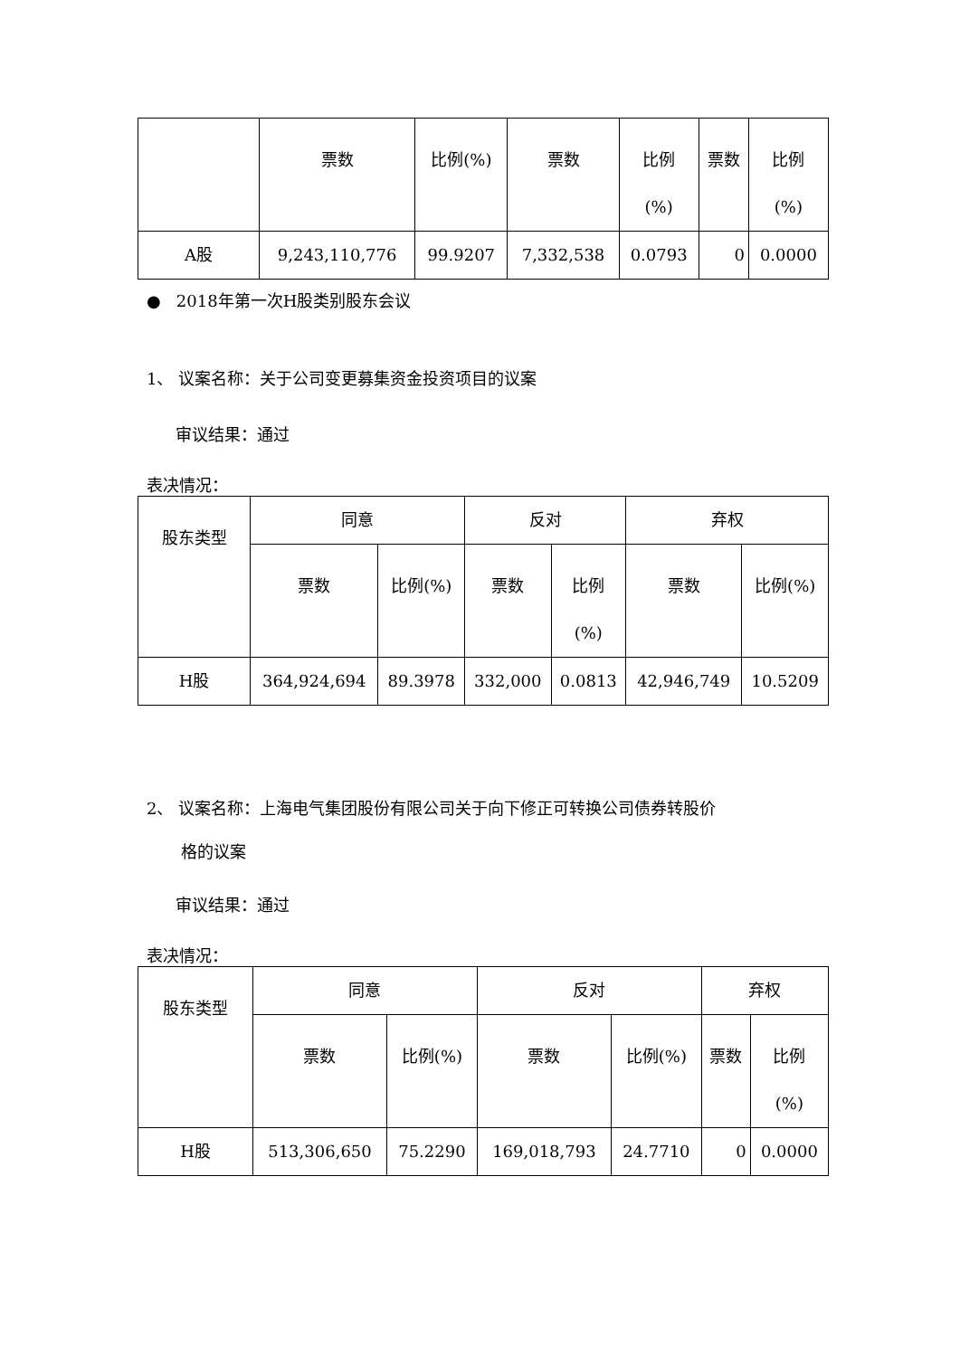| | 票数 | 比例(%) | 票数 | 比例 (%) | 票数 | 比例 (%) |
| --- | --- | --- | --- | --- | --- | --- |
| A股 | 9,243,110,776 | 99.9207 | 7,332,538 | 0.0793 | 0 | 0.0000 |
● 2018年第一次H股类别股东会议
1、 议案名称：关于公司变更募集资金投资项目的议案
审议结果：通过
表决情况：
| 股东类型 | 同意 | | 反对 | | 弃权 | |
| --- | --- | --- | --- | --- | --- | --- |
| | 票数 | 比例(%) | 票数 | 比例 (%) | 票数 | 比例(%) |
| H股 | 364,924,694 | 89.3978 | 332,000 | 0.0813 | 42,946,749 | 10.5209 |
2、 议案名称：上海电气集团股份有限公司关于向下修正可转换公司债券转股价
格的议案
审议结果：通过
表决情况：
| 股东类型 | 同意 | | 反对 | | 弃权 | |
| --- | --- | --- | --- | --- | --- | --- |
| | 票数 | 比例(%) | 票数 | 比例(%) | 票数 | 比例 (%) |
| H股 | 513,306,650 | 75.2290 | 169,018,793 | 24.7710 | 0 | 0.0000 |